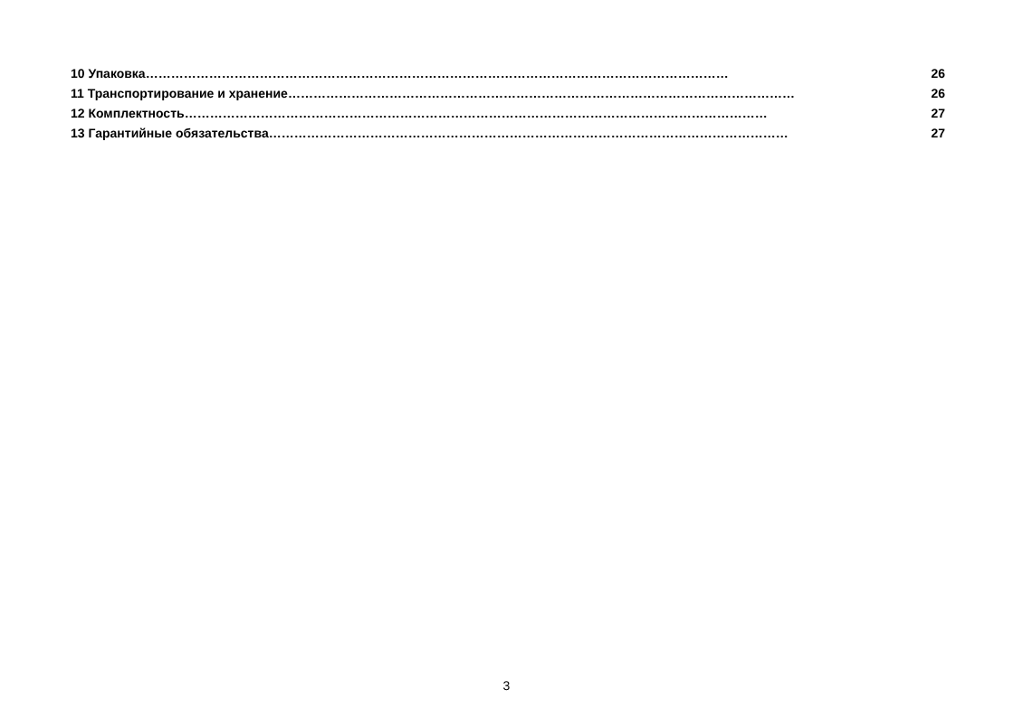10 Упаковка ………………………………………………………………………………………………………………………… 26
11 Транспортирование и хранение ………………………………………………………………………………………………………… 26
12 Комплектность ………………………………………………………………………………………………………………………… 27
13 Гарантийные обязательства …………………………………………………………………………………………………………… 27
3